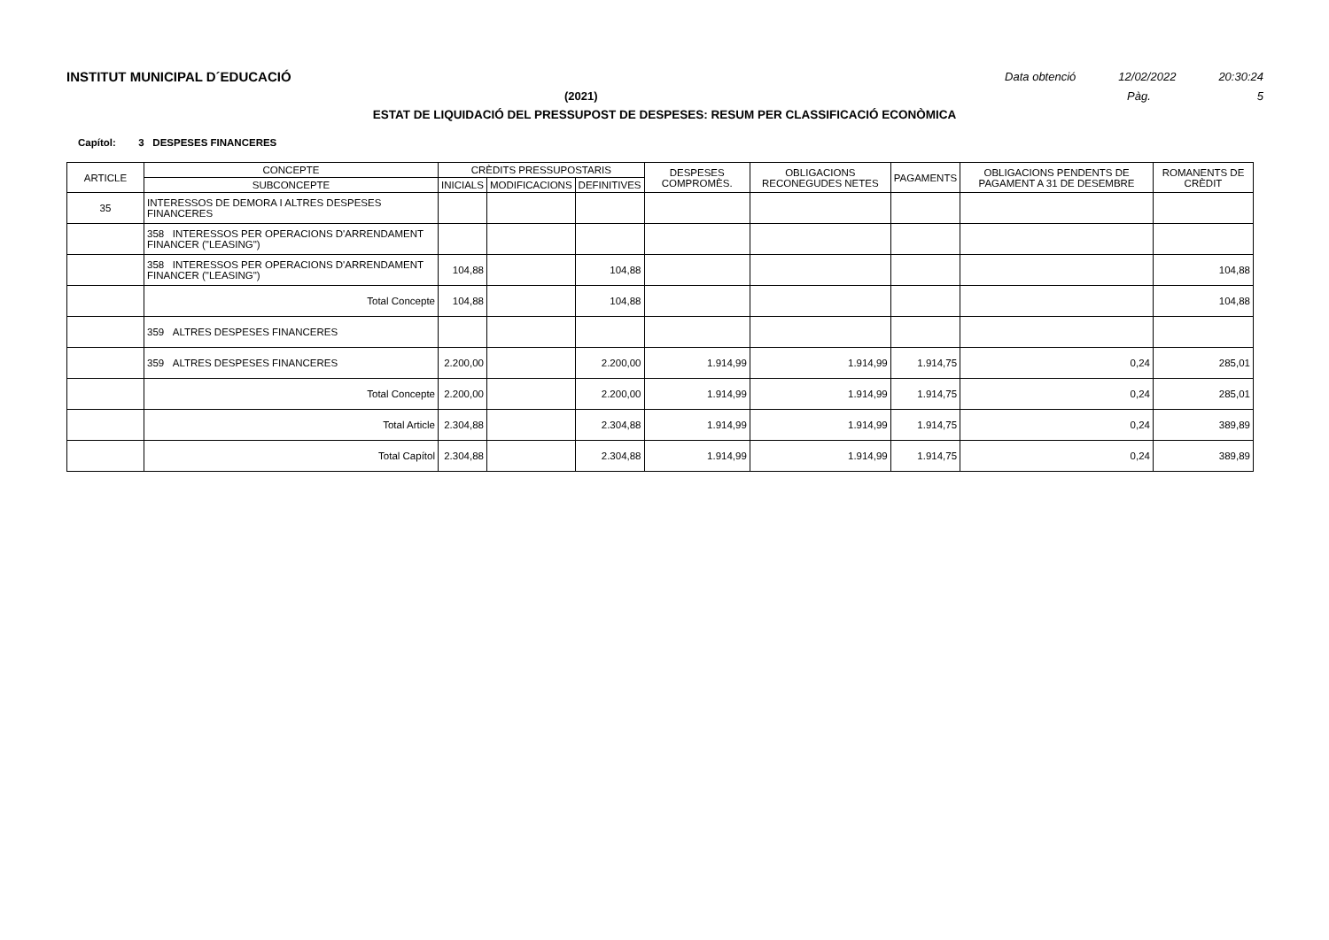INSTITUT MUNICIPAL D´EDUCACIÓ Data obtenció 12/02/2022 20:30:24
(2021) Pàg. 5
ESTAT DE LIQUIDACIÓ DEL PRESSUPOST DE DESPESES: RESUM PER CLASSIFICACIÓ ECONÒMICA
Capítol: 3 DESPESES FINANCERES
| ARTICLE | CONCEPTE | CRÈDITS PRESSUPOSTARIS | | | DESPESES COMPROMÈS. | OBLIGACIONS RECONEGUDES NETES | PAGAMENTS | OBLIGACIONS PENDENTS DE PAGAMENT A 31 DE DESEMBRE | ROMANENTS DE CRÈDIT |
| --- | --- | --- | --- | --- | --- | --- | --- | --- | --- |
| | SUBCONCEPTE | INICIALS | MODIFICACIONS | DEFINITIVES | | | | | |
| 35 | INTERESSOS DE DEMORA I ALTRES DESPESES FINANCERES | | | | | | | | |
| | 358 INTERESSOS PER OPERACIONS D'ARRENDAMENT FINANCER ("LEASING") | | | | | | | | |
| | 358 INTERESSOS PER OPERACIONS D'ARRENDAMENT FINANCER ("LEASING") | 104,88 | | 104,88 | | | | | 104,88 |
| | Total Concepte | 104,88 | | 104,88 | | | | | 104,88 |
| | 359 ALTRES DESPESES FINANCERES | | | | | | | | |
| | 359 ALTRES DESPESES FINANCERES | 2.200,00 | | 2.200,00 | 1.914,99 | 1.914,99 | 1.914,75 | 0,24 | 285,01 |
| | Total Concepte | 2.200,00 | | 2.200,00 | 1.914,99 | 1.914,99 | 1.914,75 | 0,24 | 285,01 |
| | Total Article | 2.304,88 | | 2.304,88 | 1.914,99 | 1.914,99 | 1.914,75 | 0,24 | 389,89 |
| | Total Capítol | 2.304,88 | | 2.304,88 | 1.914,99 | 1.914,99 | 1.914,75 | 0,24 | 389,89 |